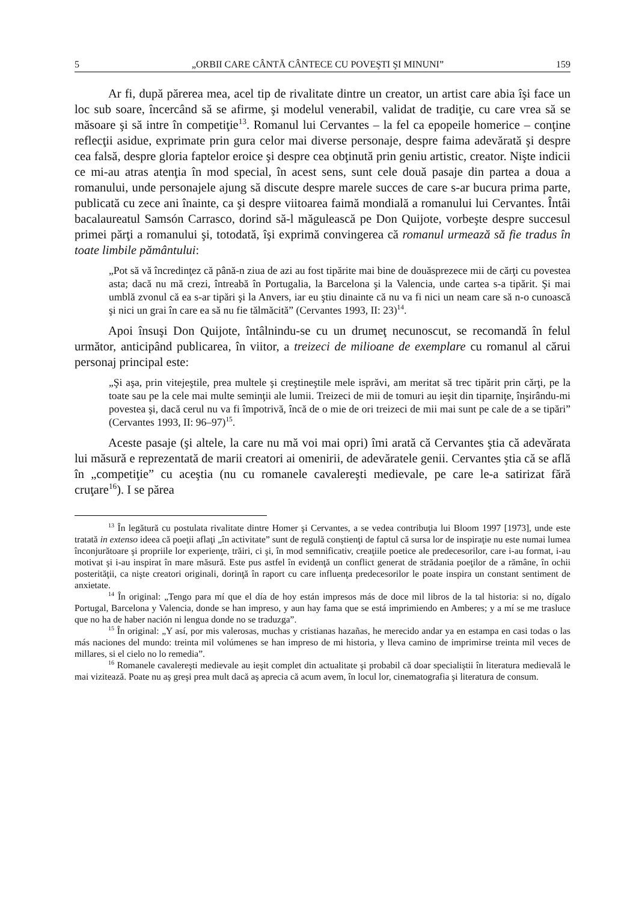5 „ORBII CARE CÂNTĂ CÂNTECE CU POVEŞTI ŞI MINUNI” 159
Ar fi, după părerea mea, acel tip de rivalitate dintre un creator, un artist care abia îşi face un loc sub soare, încercând să se afirme, şi modelul venerabil, validat de tradiţie, cu care vrea să se măsoare şi să intre în competiţie<sup>13</sup>. Romanul lui Cervantes – la fel ca epopeile homerice – conţine reflecţii asidue, exprimate prin gura celor mai diverse personaje, despre faima adevărată şi despre cea falsă, despre gloria faptelor eroice şi despre cea obţinută prin geniu artistic, creator. Nişte indicii ce mi-au atras atenţia în mod special, în acest sens, sunt cele două pasaje din partea a doua a romanului, unde personajele ajung să discute despre marele succes de care s-ar bucura prima parte, publicată cu zece ani înainte, ca şi despre viitoarea faimă mondială a romanului lui Cervantes. Întâi bacalaureatul Samsón Carrasco, dorind să-l măgulească pe Don Quijote, vorbeşte despre succesul primei părţi a romanului şi, totodată, îşi exprimă convingerea că romanul urmează să fie tradus în toate limbile pământului:
„Pot să vă încredinţez că până-n ziua de azi au fost tipărite mai bine de douăsprezece mii de cărţi cu povestea asta; dacă nu mă crezi, întreabă în Portugalia, la Barcelona şi la Valencia, unde cartea s-a tipărit. Şi mai umblă zvonul că ea s-ar tipări şi la Anvers, iar eu ştiu dinainte că nu va fi nici un neam care să n-o cunoască şi nici un grai în care ea să nu fie tălmăcită” (Cervantes 1993, II: 23)<sup>14</sup>.
Apoi însuşi Don Quijote, întâlnindu-se cu un drumeţ necunoscut, se recomandă în felul următor, anticipând publicarea, în viitor, a treizeci de milioane de exemplare cu romanul al cărui personaj principal este:
„Şi aşa, prin vitejeştile, prea multele şi creştineştile mele isprăvi, am meritat să trec tipărit prin cărţi, pe la toate sau pe la cele mai multe seminţii ale lumii. Treizeci de mii de tomuri au ieşit din tiparniţe, înşirându-mi povestea şi, dacă cerul nu va fi împotrivă, încă de o mie de ori treizeci de mii mai sunt pe cale de a se tipări” (Cervantes 1993, II: 96–97)<sup>15</sup>.
Aceste pasaje (şi altele, la care nu mă voi mai opri) îmi arată că Cervantes ştia că adevărata lui măsură e reprezentată de marii creatori ai omenirii, de adevăratele genii. Cervantes ştia că se află în „competiţie” cu aceştia (nu cu romanele cavalereşti medievale, pe care le-a satirizat fără cruţare<sup>16</sup>). I se părea
<sup>13</sup> În legătură cu postulata rivalitate dintre Homer şi Cervantes, a se vedea contribuţia lui Bloom 1997 [1973], unde este tratată in extenso ideea că poeţii aflaţi „în activitate” sunt de regulă conştienţi de faptul că sursa lor de inspiraţie nu este numai lumea înconjurătoare şi propriile lor experienţe, trăiri, ci şi, în mod semnificativ, creaţiile poetice ale predecesorilor, care i-au format, i-au motivat şi i-au inspirat în mare măsură. Este pus astfel în evidenţă un conflict generat de strădania poeţilor de a rămâne, în ochii posterităţii, ca nişte creatori originali, dorinţă în raport cu care influenţa predecesorilor le poate inspira un constant sentiment de anxietate.
<sup>14</sup> În original: „Tengo para mí que el día de hoy están impresos más de doce mil libros de la tal historia: si no, dígalo Portugal, Barcelona y Valencia, donde se han impreso, y aun hay fama que se está imprimiendo en Amberes; y a mí se me trasluce que no ha de haber nación ni lengua donde no se traduzga”.
<sup>15</sup> În original: „Y así, por mis valerosas, muchas y cristianas hazañas, he merecido andar ya en estampa en casi todas o las más naciones del mundo: treinta mil volúmenes se han impreso de mi historia, y lleva camino de imprimirse treinta mil veces de millares, si el cielo no lo remedia”.
<sup>16</sup> Romanele cavalereşti medievale au ieşit complet din actualitate şi probabil că doar specialiştii în literatura medievală le mai vizitează. Poate nu aş greşi prea mult dacă aş aprecia că acum avem, în locul lor, cinematografia şi literatura de consum.